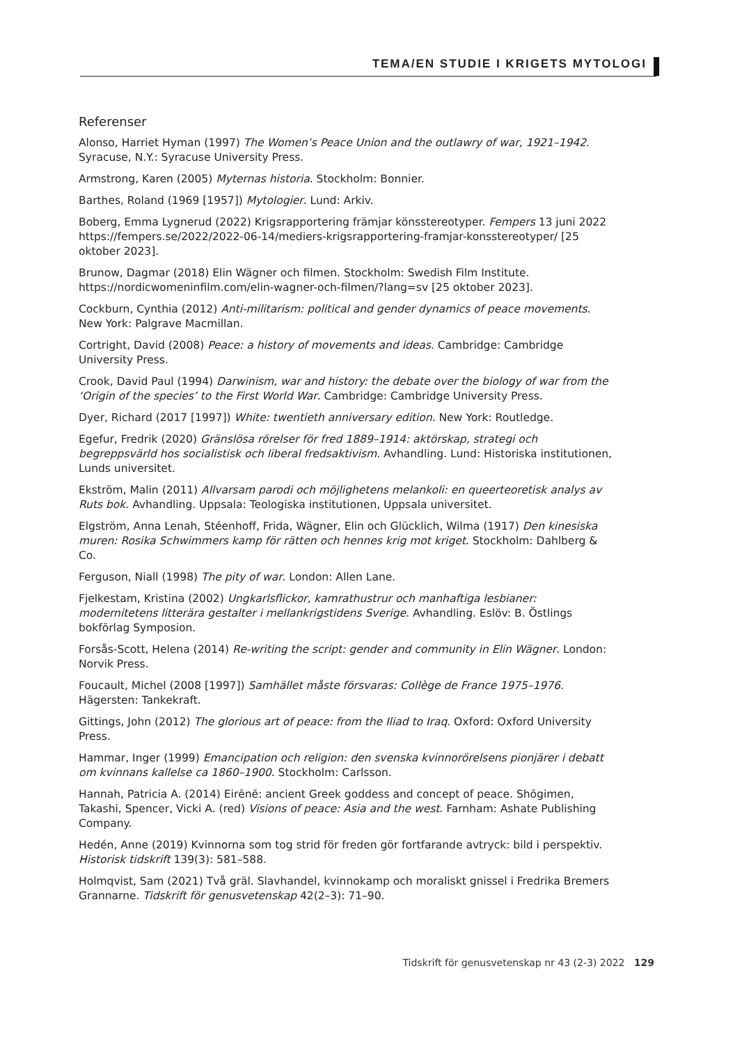TEMA/EN STUDIE I KRIGETS MYTOLOGI
Referenser
Alonso, Harriet Hyman (1997) The Women’s Peace Union and the outlawry of war, 1921–1942. Syracuse, N.Y.: Syracuse University Press.
Armstrong, Karen (2005) Myternas historia. Stockholm: Bonnier.
Barthes, Roland (1969 [1957]) Mytologier. Lund: Arkiv.
Boberg, Emma Lygnerud (2022) Krigsrapportering främjar könsstereotyper. Fempers 13 juni 2022 https://fempers.se/2022/2022-06-14/mediers-krigsrapportering-framjar-konsstereotyper/ [25 oktober 2023].
Brunow, Dagmar (2018) Elin Wägner och filmen. Stockholm: Swedish Film Institute. https://nordicwomeninfilm.com/elin-wagner-och-filmen/?lang=sv [25 oktober 2023].
Cockburn, Cynthia (2012) Anti-militarism: political and gender dynamics of peace movements. New York: Palgrave Macmillan.
Cortright, David (2008) Peace: a history of movements and ideas. Cambridge: Cambridge University Press.
Crook, David Paul (1994) Darwinism, war and history: the debate over the biology of war from the ‘Origin of the species’ to the First World War. Cambridge: Cambridge University Press.
Dyer, Richard (2017 [1997]) White: twentieth anniversary edition. New York: Routledge.
Egefur, Fredrik (2020) Gränslösa rörelser för fred 1889–1914: aktörskap, strategi och begreppsvärld hos socialistisk och liberal fredsaktivism. Avhandling. Lund: Historiska institutionen, Lunds universitet.
Ekström, Malin (2011) Allvarsam parodi och möjlighetens melankoli: en queerteoretisk analys av Ruts bok. Avhandling. Uppsala: Teologiska institutionen, Uppsala universitet.
Elgström, Anna Lenah, Stéenhoff, Frida, Wägner, Elin och Glücklich, Wilma (1917) Den kinesiska muren: Rosika Schwimmers kamp för rätten och hennes krig mot kriget. Stockholm: Dahlberg & Co.
Ferguson, Niall (1998) The pity of war. London: Allen Lane.
Fjelkestam, Kristina (2002) Ungkarlsflickor, kamrathustrur och manhaftiga lesbianer: modernitetens litterära gestalter i mellankrigstidens Sverige. Avhandling. Eslöv: B. Östlings bokförlag Symposion.
Forsås-Scott, Helena (2014) Re-writing the script: gender and community in Elin Wägner. London: Norvik Press.
Foucault, Michel (2008 [1997]) Samhället måste försvaras: Collège de France 1975–1976. Hägersten: Tankekraft.
Gittings, John (2012) The glorious art of peace: from the Iliad to Iraq. Oxford: Oxford University Press.
Hammar, Inger (1999) Emancipation och religion: den svenska kvinnorörelsens pionjärer i debatt om kvinnans kallelse ca 1860–1900. Stockholm: Carlsson.
Hannah, Patricia A. (2014) Eirēnē: ancient Greek goddess and concept of peace. Shōgimen, Takashi, Spencer, Vicki A. (red) Visions of peace: Asia and the west. Farnham: Ashate Publishing Company.
Hedén, Anne (2019) Kvinnorna som tog strid för freden gör fortfarande avtryck: bild i perspektiv. Historisk tidskrift 139(3): 581–588.
Holmqvist, Sam (2021) Två gräl. Slavhandel, kvinnokamp och moraliskt gnissel i Fredrika Bremers Grannarne. Tidskrift för genusvetenskap 42(2–3): 71–90.
Tidskrift för genusvetenskap nr 43 (2-3) 2022 129